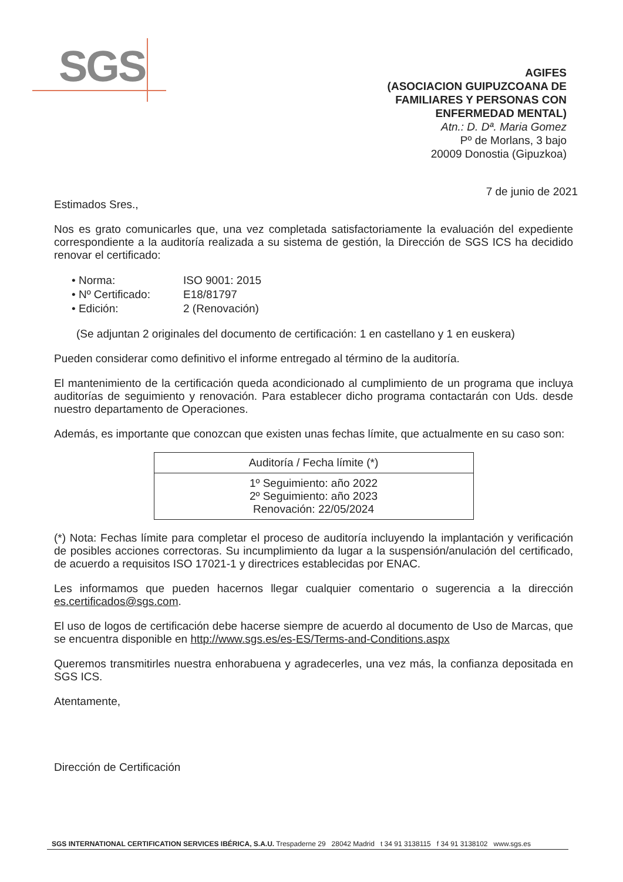SGS
AGIFES
(ASOCIACION GUIPUZCOANA DE
FAMILIARES Y PERSONAS CON
ENFERMEDAD MENTAL)
Atn.: D. Dª. Maria Gomez
Pº de Morlans, 3 bajo
20009 Donostia (Gipuzkoa)
7 de junio de 2021
Estimados Sres.,
Nos es grato comunicarles que, una vez completada satisfactoriamente la evaluación del expediente correspondiente a la auditoría realizada a su sistema de gestión, la Dirección de SGS ICS ha decidido renovar el certificado:
• Norma: ISO 9001: 2015
• Nº Certificado: E18/81797
• Edición: 2 (Renovación)
(Se adjuntan 2 originales del documento de certificación: 1 en castellano y 1 en euskera)
Pueden considerar como definitivo el informe entregado al término de la auditoría.
El mantenimiento de la certificación queda acondicionado al cumplimiento de un programa que incluya auditorías de seguimiento y renovación. Para establecer dicho programa contactarán con Uds. desde nuestro departamento de Operaciones.
Además, es importante que conozcan que existen unas fechas límite, que actualmente en su caso son:
| Auditoría / Fecha límite (*) |
| --- |
| 1º Seguimiento: año 2022 2º Seguimiento: año 2023 Renovación: 22/05/2024 |
(*) Nota: Fechas límite para completar el proceso de auditoría incluyendo la implantación y verificación de posibles acciones correctoras. Su incumplimiento da lugar a la suspensión/anulación del certificado, de acuerdo a requisitos ISO 17021-1 y directrices establecidas por ENAC.
Les informamos que pueden hacernos llegar cualquier comentario o sugerencia a la dirección es.certificados@sgs.com.
El uso de logos de certificación debe hacerse siempre de acuerdo al documento de Uso de Marcas, que se encuentra disponible en http://www.sgs.es/es-ES/Terms-and-Conditions.aspx
Queremos transmitirles nuestra enhorabuena y agradecerles, una vez más, la confianza depositada en SGS ICS.
Atentamente,
Dirección de Certificación
SGS INTERNATIONAL CERTIFICATION SERVICES IBÉRICA, S.A.U. Trespaderne 29 28042 Madrid t 34 91 3138115 f 34 91 3138102 www.sgs.es